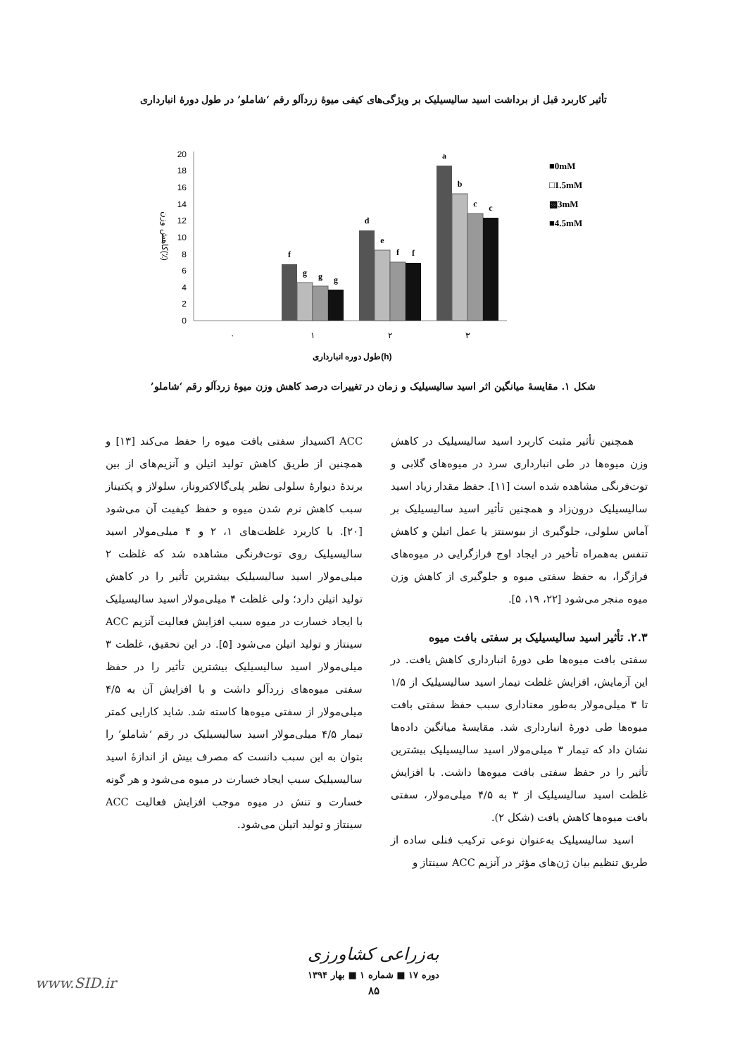تأثیر کاربرد قبل از برداشت اسید سالیسیلیک بر ویژگی‌های کیفی میوهٔ زردآلو رقم ‘شاملو’ در طول دورهٔ انبارداری
0
2
4
6
8
10
12
14
16
18
20
کاهش وزن(٪)
f
g
g
g
d
e
f
f
a
b
c
c
۰
۱
۲
۳
طول دوره انبارداری(h)
■0mM
□1.5mM
▩3mM
■4.5mM
شکل ۱. مقایسهٔ میانگین اثر اسید سالیسیلیک و زمان در تغییرات درصد کاهش وزن میوهٔ زردآلو رقم ‘شاملو’
همچنین تأثیر مثبت کاربرد اسید سالیسیلیک در کاهش وزن میوه‌ها در طی انبارداری سرد در میوه‌های گلابی و توت‌فرنگی مشاهده شده است [۱۱]. حفظ مقدار زیاد اسید سالیسیلیک درون‌زاد و همچنین تأثیر اسید سالیسیلیک بر آماس سلولی، جلوگیری از بیوسنتز یا عمل اتیلن و کاهش تنفس به‌همراه تأخیر در ایجاد اوج فرازگرایی در میوه‌های فرازگرا، به حفظ سفتی میوه و جلوگیری از کاهش وزن میوه منجر می‌شود [۲۲، ۱۹، ۵].
۲.۳. تأثیر اسید سالیسیلیک بر سفتی بافت میوه
سفتی بافت میوه‌ها طی دورهٔ انبارداری کاهش یافت. در این آزمایش، افزایش غلظت تیمار اسید سالیسیلیک از ۱/۵ تا ۳ میلی‌مولار به‌طور معناداری سبب حفظ سفتی بافت میوه‌ها طی دورهٔ انبارداری شد. مقایسهٔ میانگین داده‌ها نشان داد که تیمار ۳ میلی‌مولار اسید سالیسیلیک بیشترین تأثیر را در حفظ سفتی بافت میوه‌ها داشت. با افزایش غلظت اسید سالیسیلیک از ۳ به ۴/۵ میلی‌مولار، سفتی بافت میوه‌ها کاهش یافت (شکل ۲).
اسید سالیسیلیک به‌عنوان نوعی ترکیب فنلی ساده از طریق تنظیم بیان ژن‌های مؤثر در آنزیم ACC سینتاز و
ACC اکسیداز سفتی بافت میوه را حفظ می‌کند [۱۳] و همچنین از طریق کاهش تولید اتیلن و آنزیم‌های از بین برندهٔ دیوارهٔ سلولی نظیر پلی‌گالاکتروناز، سلولاز و پکتیناز سبب کاهش نرم شدن میوه و حفظ کیفیت آن می‌شود [۲۰]. با کاربرد غلظت‌های ۱، ۲ و ۴ میلی‌مولار اسید سالیسیلیک روی توت‌فرنگی مشاهده شد که غلظت ۲ میلی‌مولار اسید سالیسیلیک بیشترین تأثیر را در کاهش تولید اتیلن دارد؛ ولی غلظت ۴ میلی‌مولار اسید سالیسیلیک با ایجاد خسارت در میوه سبب افزایش فعالیت آنزیم ACC سینتاز و تولید اتیلن می‌شود [۵]. در این تحقیق، غلظت ۳ میلی‌مولار اسید سالیسیلیک بیشترین تأثیر را در حفظ سفتی میوه‌های زردآلو داشت و با افزایش آن به ۴/۵ میلی‌مولار از سفتی میوه‌ها کاسته شد. شاید کارایی کمتر تیمار ۴/۵ میلی‌مولار اسید سالیسیلیک در رقم ‘شاملو’ را بتوان به این سبب دانست که مصرف بیش از اندازهٔ اسید سالیسیلیک سبب ایجاد خسارت در میوه می‌شود و هر گونه خسارت و تنش در میوه موجب افزایش فعالیت ACC سینتاز و تولید اتیلن می‌شود.
به‌زراعی کشاورزی
دوره ۱۷ ■ شماره ۱ ■ بهار ۱۳۹۴
۸۵
www.SID.ir